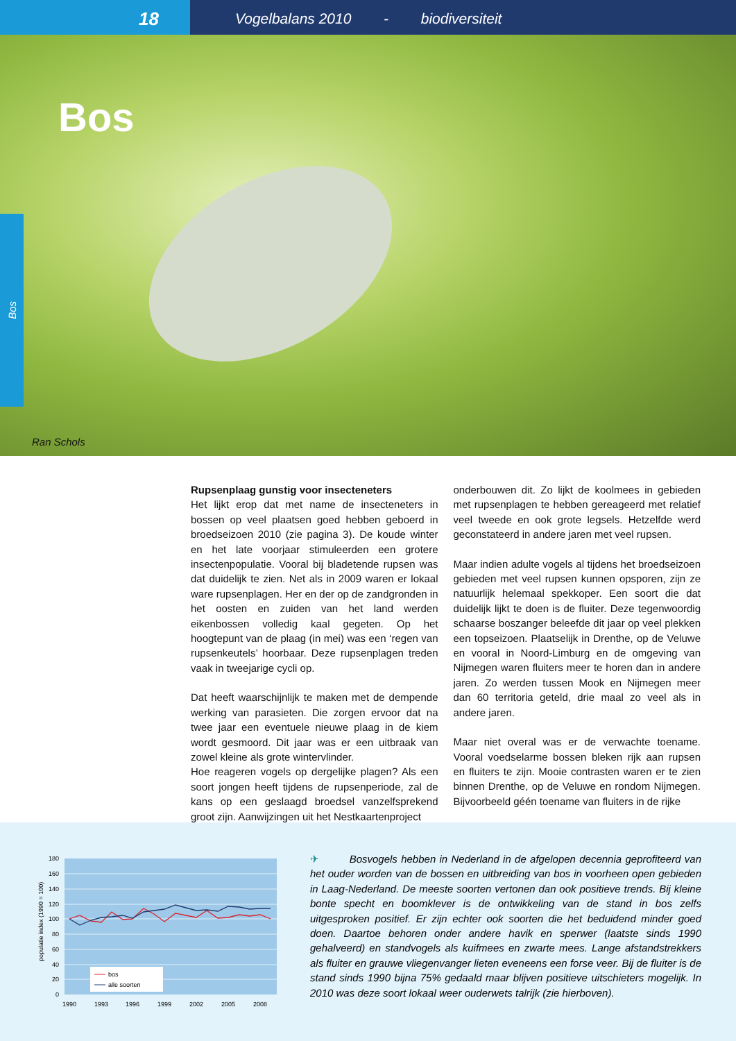18
Vogelbalans 2010 - biodiversiteit
Bos
Ran Schols
Bos
Rupsenplaag gunstig voor insecteneters
Het lijkt erop dat met name de insecteneters in bossen op veel plaatsen goed hebben geboerd in broedseizoen 2010 (zie pagina 3). De koude winter en het late voorjaar stimuleerden een grotere insectenpopulatie. Vooral bij bladetende rupsen was dat duidelijk te zien. Net als in 2009 waren er lokaal ware rupsenplagen. Her en der op de zandgronden in het oosten en zuiden van het land werden eikenbossen volledig kaal gegeten. Op het hoogtepunt van de plaag (in mei) was een ‘regen van rupsenkeutels’ hoorbaar. Deze rupsenplagen treden vaak in tweejarige cycli op.
Dat heeft waarschijnlijk te maken met de dempende werking van parasieten. Die zorgen ervoor dat na twee jaar een eventuele nieuwe plaag in de kiem wordt gesmoord. Dit jaar was er een uitbraak van zowel kleine als grote wintervlinder.
Hoe reageren vogels op dergelijke plagen? Als een soort jongen heeft tijdens de rupsenperiode, zal de kans op een geslaagd broedsel vanzelfsprekend groot zijn. Aanwijzingen uit het Nestkaartenproject
onderbouwen dit. Zo lijkt de koolmees in gebieden met rupsenplagen te hebben gereageerd met relatief veel tweede en ook grote legsels. Hetzelfde werd geconstateerd in andere jaren met veel rupsen.
Maar indien adulte vogels al tijdens het broedseizoen gebieden met veel rupsen kunnen opsporen, zijn ze natuurlijk helemaal spekkoper. Een soort die dat duidelijk lijkt te doen is de fluiter. Deze tegenwoordig schaarse boszanger beleefde dit jaar op veel plekken een topseizoen. Plaatselijk in Drenthe, op de Veluwe en vooral in Noord-Limburg en de omgeving van Nijmegen waren fluiters meer te horen dan in andere jaren. Zo werden tussen Mook en Nijmegen meer dan 60 territoria geteld, drie maal zo veel als in andere jaren.
Maar niet overal was er de verwachte toename. Vooral voedselarme bossen bleken rijk aan rupsen en fluiters te zijn. Mooie contrasten waren er te zien binnen Drenthe, op de Veluwe en rondom Nijmegen. Bijvoorbeeld géén toename van fluiters in de rijke
180
160
140
120
100
80
60
40
20
0
populatie index (1990 = 100)
1990
1993
1996
1999
2002
2005
2008
bos
alle soorten
✈ Bosvogels hebben in Nederland in de afgelopen decennia geprofiteerd van het ouder worden van de bossen en uitbreiding van bos in voorheen open gebieden in Laag-Nederland. De meeste soorten vertonen dan ook positieve trends. Bij kleine bonte specht en boomklever is de ontwikkeling van de stand in bos zelfs uitgesproken positief. Er zijn echter ook soorten die het beduidend minder goed doen. Daartoe behoren onder andere havik en sperwer (laatste sinds 1990 gehalveerd) en standvogels als kuifmees en zwarte mees. Lange afstandstrekkers als fluiter en grauwe vliegenvanger lieten eveneens een forse veer. Bij de fluiter is de stand sinds 1990 bijna 75% gedaald maar blijven positieve uitschieters mogelijk. In 2010 was deze soort lokaal weer ouderwets talrijk (zie hierboven).